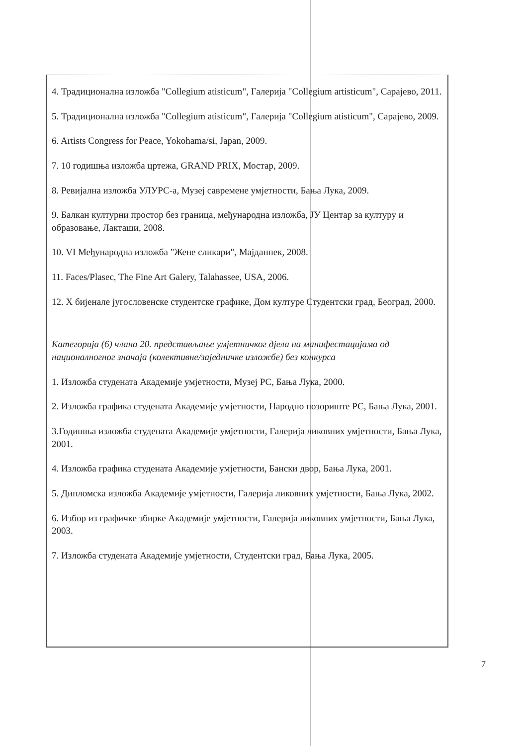4. Традиционална изложба "Collegium atisticum", Галерија "Collegium artisticum", Сарајево, 2011.
5. Традиционална изложба "Collegium atisticum", Галерија "Collegium atisticum", Сарајево, 2009.
6. Artists Congress for Peace, Yokohama/si, Japan, 2009.
7. 10 годишња изложба цртежа, GRAND PRIX, Мостар, 2009.
8. Ревијална изложба УЛУРС-а, Музеј савремене умјетности, Бања Лука, 2009.
9. Балкан културни простор без граница, међународна изложба, ЈУ Центар за културу и образовање, Лакташи, 2008.
10. VI Међународна изложба "Жене сликари", Мајданпек, 2008.
11. Faces/Plasec, The Fine Art Galery, Talahassee, USA, 2006.
12. X бијенале југословенске студентске графике, Дом културе Студентски град, Београд, 2000.
Категорија (6) члана 20. представљање умјетничког дјела на манифестацијама од националногног значаја (колективне/заједничке изложбе) без конкурса
1. Изложба студената Академије умјетности, Музеј РС, Бања Лука, 2000.
2. Изложба графика студената Академије умјетности, Народно позориште РС, Бања Лука, 2001.
3.Годишња изложба студената Академије умјетности, Галерија ликовних умјетности, Бања Лука, 2001.
4. Изложба графика студената Академије умјетности, Бански двор, Бања Лука, 2001.
5. Дипломска изложба Академије умјетности, Галерија ликовних умјетности, Бања Лука, 2002.
6. Избор из графичке збирке Академије умјетности, Галерија ликовних умјетности, Бања Лука, 2003.
7. Изложба студената Академије умјетности, Студентски град, Бања Лука, 2005.
7